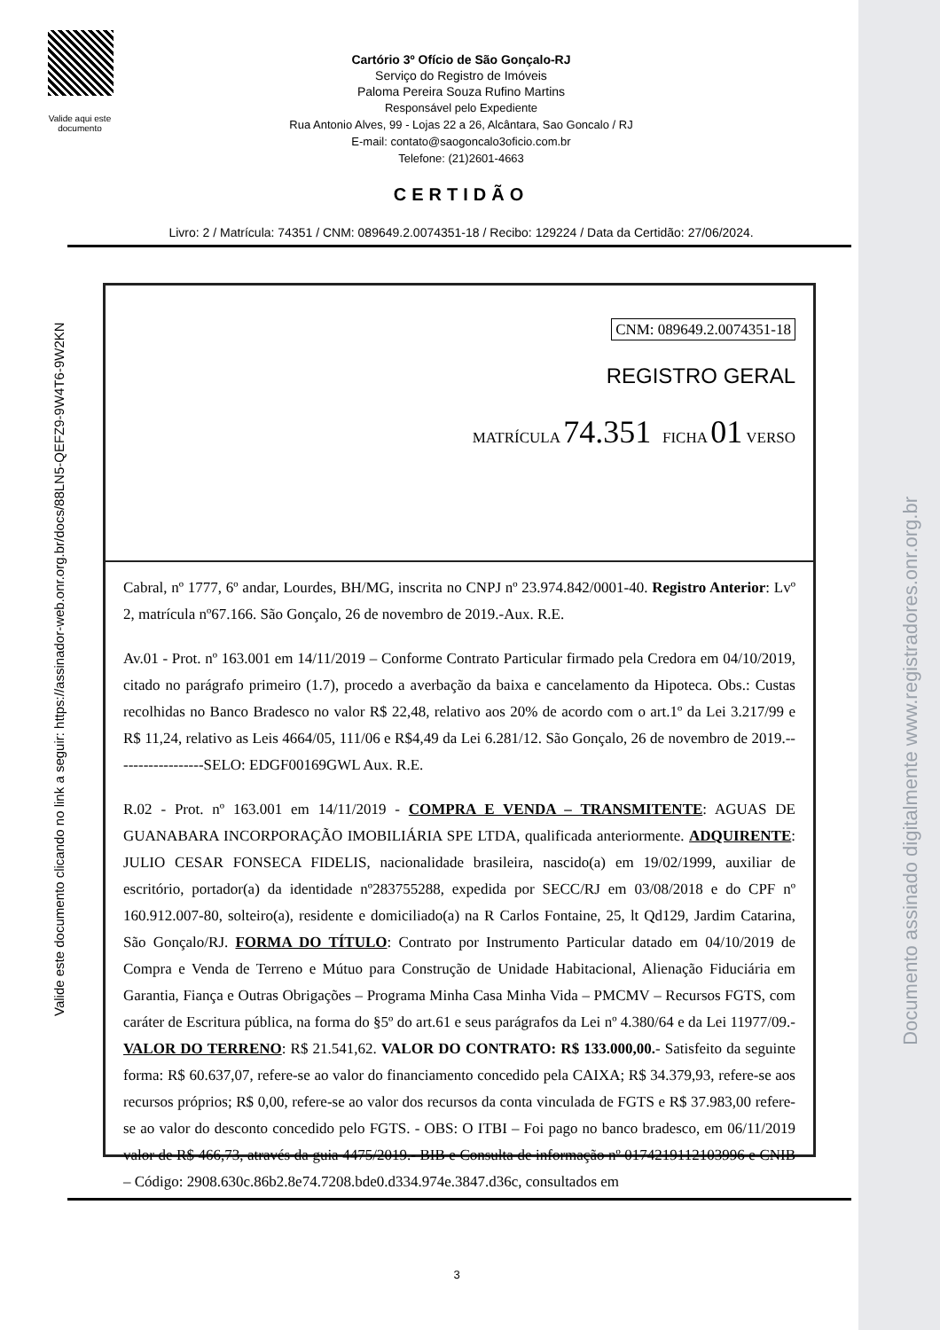Documento assinado digitalmente www.registradores.onr.org.br
Valide aqui este documento
Valide este documento clicando no link a seguir: https://assinador-web.onr.org.br/docs/88LN5-QEFZ9-9W4T6-9W2KN
Cartório 3º Ofício de São Gonçalo-RJ
Serviço do Registro de Imóveis
Paloma Pereira Souza Rufino Martins
Responsável pelo Expediente
Rua Antonio Alves, 99 - Lojas 22 a 26, Alcântara, Sao Goncalo / RJ
E-mail: contato@saogoncalo3oficio.com.br
Telefone: (21)2601-4663
CERTIDÃO
Livro: 2 / Matrícula: 74351 / CNM: 089649.2.0074351-18 / Recibo: 129224 / Data da Certidão: 27/06/2024.
CNM: 089649.2.0074351-18
REGISTRO GERAL
MATRÍCULA 74.351 FICHA 01 VERSO
Cabral, nº 1777, 6º andar, Lourdes, BH/MG, inscrita no CNPJ nº 23.974.842/0001-40. Registro Anterior: Lvº 2, matrícula nº67.166. São Gonçalo, 26 de novembro de 2019.-Aux. R.E.
Av.01 - Prot. nº 163.001 em 14/11/2019 – Conforme Contrato Particular firmado pela Credora em 04/10/2019, citado no parágrafo primeiro (1.7), procedo a averbação da baixa e cancelamento da Hipoteca. Obs.: Custas recolhidas no Banco Bradesco no valor R$ 22,48, relativo aos 20% de acordo com o art.1º da Lei 3.217/99 e R$ 11,24, relativo as Leis 4664/05, 111/06 e R$4,49 da Lei 6.281/12. São Gonçalo, 26 de novembro de 2019.------------------SELO: EDGF00169GWL Aux. R.E.
R.02 - Prot. nº 163.001 em 14/11/2019 - COMPRA E VENDA – TRANSMITENTE: AGUAS DE GUANABARA INCORPORAÇÃO IMOBILIÁRIA SPE LTDA, qualificada anteriormente. ADQUIRENTE: JULIO CESAR FONSECA FIDELIS, nacionalidade brasileira, nascido(a) em 19/02/1999, auxiliar de escritório, portador(a) da identidade nº283755288, expedida por SECC/RJ em 03/08/2018 e do CPF nº 160.912.007-80, solteiro(a), residente e domiciliado(a) na R Carlos Fontaine, 25, lt Qd129, Jardim Catarina, São Gonçalo/RJ. FORMA DO TÍTULO: Contrato por Instrumento Particular datado em 04/10/2019 de Compra e Venda de Terreno e Mútuo para Construção de Unidade Habitacional, Alienação Fiduciária em Garantia, Fiança e Outras Obrigações – Programa Minha Casa Minha Vida – PMCMV – Recursos FGTS, com caráter de Escritura pública, na forma do §5º do art.61 e seus parágrafos da Lei nº 4.380/64 e da Lei 11977/09.- VALOR DO TERRENO: R$ 21.541,62. VALOR DO CONTRATO: R$ 133.000,00.- Satisfeito da seguinte forma: R$ 60.637,07, refere-se ao valor do financiamento concedido pela CAIXA; R$ 34.379,93, refere-se aos recursos próprios; R$ 0,00, refere-se ao valor dos recursos da conta vinculada de FGTS e R$ 37.983,00 refere-se ao valor do desconto concedido pelo FGTS. - OBS: O ITBI – Foi pago no banco bradesco, em 06/11/2019 valor de R$ 466,73, através da guia 4475/2019.- BIB e Consulta de informação nº 0174219112103996 e CNIB – Código: 2908.630c.86b2.8e74.7208.bde0.d334.974e.3847.d36c, consultados em
3